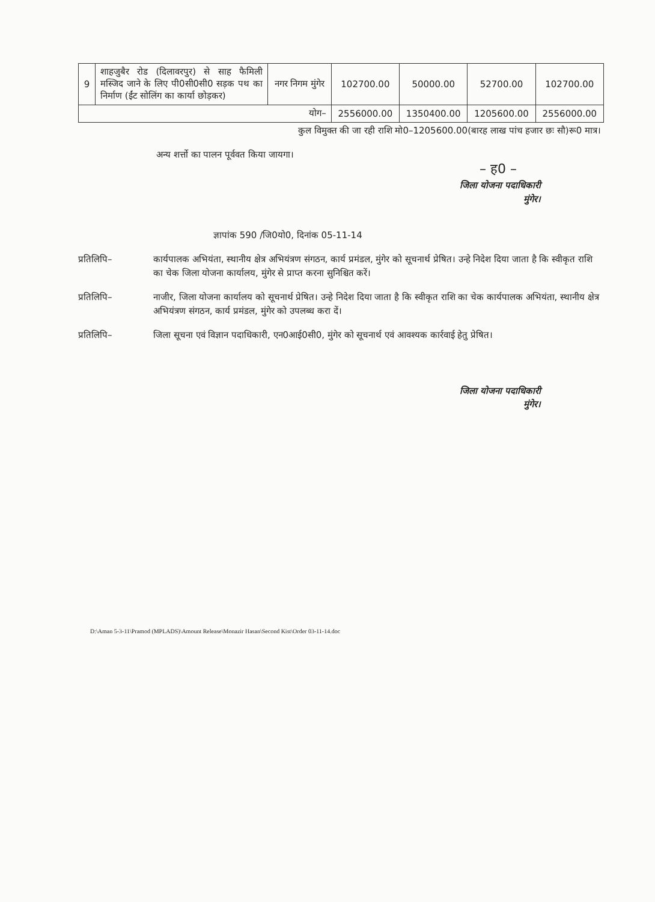| 9 | शाहजुबैर रोड (दिलावरपुर) से साह फैमिली मस्जिद जाने के लिए पी0सी0सी0 सड़क पथ का निर्माण (ईंट सोलिंग का कार्या छोड़कर) | नगर निगम मुंगेर | 102700.00 | 50000.00 | 52700.00 | 102700.00 |
| योग– | | | 2556000.00 | 1350400.00 | 1205600.00 | 2556000.00 |
कुल विमुक्त की जा रही राशि मो0–1205600.00(बारह लाख पांच हजार छः सौ)रू0 मात्र।
अन्य शर्त्तो का पालन पूर्ववत किया जायगा।
– ह0 –
जिला योजना पदाधिकारी
मुंगेर।
ज्ञापांक 590 /जि0यो0, दिनांक 05-11-14
प्रतिलिपि– कार्यपालक अभियंता, स्थानीय क्षेत्र अभियंत्रण संगठन, कार्य प्रमंडल, मुंगेर को सूचनार्थ प्रेषित। उन्हे निदेश दिया जाता है कि स्वीकृत राशि का चेक जिला योजना कार्यालय, मुंगेर से प्राप्त करना सुनिश्चित करें।
प्रतिलिपि– नाजीर, जिला योजना कार्यालय को सूचनार्थ प्रेषित। उन्हे निदेश दिया जाता है कि स्वीकृत राशि का चेक कार्यपालक अभियंता, स्थानीय क्षेत्र अभियंत्रण संगठन, कार्य प्रमंडल, मुंगेर को उपलब्ध करा दें।
प्रतिलिपि– जिला सूचना एवं विज्ञान पदाधिकारी, एन0आई0सी0, मुंगेर को सूचनार्थ एवं आवश्यक कार्रवाई हेतु प्रेषित।
जिला योजना पदाधिकारी
मुंगेर।
D:\Aman 5-3-11\Pramod (MPLADS)\Amount Release\Monazir Hasan\Second Kist\Order 03-11-14.doc